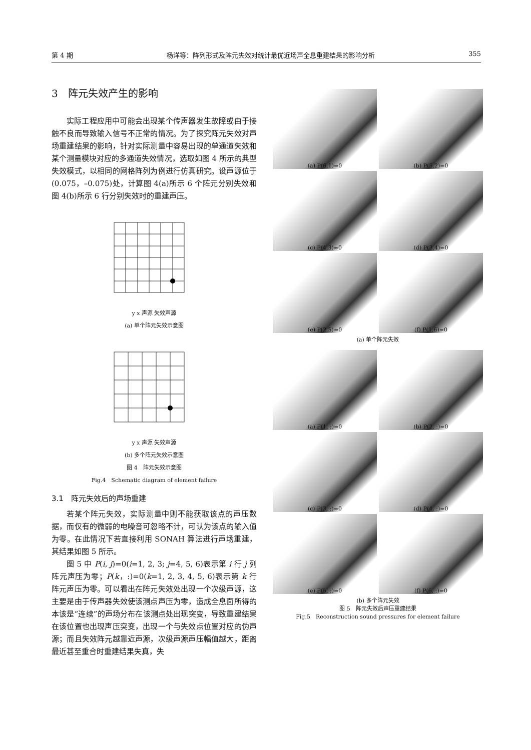第 4 期 杨洋等：阵列形式及阵元失效对统计最优近场声全息重建结果的影响分析 355
3　阵元失效产生的影响
实际工程应用中可能会出现某个传声器发生故障或由于接触不良而导致输入信号不正常的情况。为了探究阵元失效对声场重建结果的影响，针对实际测量中容易出现的单通道失效和某个测量模块对应的多通道失效情况，选取如图 4 所示的典型失效模式，以相同的网格阵列为例进行仿真研究。设声源位于(0.075，–0.075)处，计算图 4(a)所示 6 个阵元分别失效和图 4(b)所示 6 行分别失效时的重建声压。
y x 声源 失效声源
(a) 单个阵元失效示意图
y x 声源 失效声源
(b) 多个阵元失效示意图
图 4　阵元失效示意图
Fig.4　Schematic diagram of element failure
3.1　阵元失效后的声场重建
若某个阵元失效，实际测量中则不能获取该点的声压数据，而仅有的微弱的电噪音可忽略不计，可认为该点的输入值为零。在此情况下若直接利用 SONAH 算法进行声场重建，其结果如图 5 所示。
图 5 中 P(i, j)=0(i=1, 2, 3; j=4, 5, 6)表示第 i 行 j 列阵元声压为零；P(k，:)=0(k=1, 2, 3, 4, 5, 6)表示第 k 行阵元声压为零。可以看出在阵元失效处出现一个次级声源，这主要是由于传声器失效使该测点声压为零，造成全息面所得的本该是“连续”的声场分布在该测点处出现突变，导致重建结果在该位置也出现声压突变，出现一个与失效点位置对应的伪声源；而且失效阵元越靠近声源，次级声源声压幅值越大，距离最近甚至重合时重建结果失真，失
(a) P(6,1)=0
(b) P(5,2)=0
(c) P(4,3)=0
(d) P(3,4)=0
(e) P(2,5)=0
(f) P(1,6)=0
(a) 单个阵元失效
(a) P(1, :)=0
(b) P(2, :)=0
(c) P(3, :)=0
(d) P(4, :)=0
(e) P(5, :)=0
(f) P(6, :)=0
(b) 多个阵元失效
图 5　阵元失效后声压重建结果
Fig.5　Reconstruction sound pressures for element failure